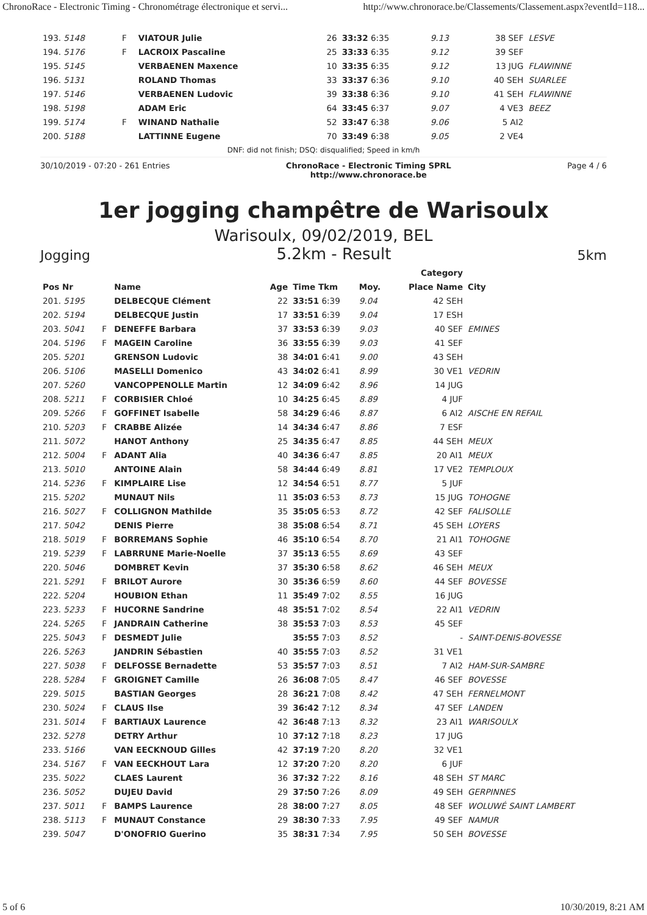ChronoRace - Electronic Timing - Chronométrage électronique et servi... http://www.chronorace.be/Classements/Classement.aspx?eventId=118...
| 193. 5148 | F | VIATOUR Julie | 26 | 33:32 6:35 | 9.13 | 38 SEF | LESVE |
| 194. 5176 | F | LACROIX Pascaline | 25 | 33:33 6:35 | 9.12 | 39 SEF | |
| 195. 5145 | | VERBAENEN Maxence | 10 | 33:35 6:35 | 9.12 | 13 JUG | FLAWINNE |
| 196. 5131 | | ROLAND Thomas | 33 | 33:37 6:36 | 9.10 | 40 SEH | SUARLEE |
| 197. 5146 | | VERBAENEN Ludovic | 39 | 33:38 6:36 | 9.10 | 41 SEH | FLAWINNE |
| 198. 5198 | | ADAM Eric | 64 | 33:45 6:37 | 9.07 | 4 VE3 | BEEZ |
| 199. 5174 | F | WINAND Nathalie | 52 | 33:47 6:38 | 9.06 | 5 AI2 | |
| 200. 5188 | | LATTINNE Eugene | 70 | 33:49 6:38 | 9.05 | 2 VE4 | |
| DNF: did not finish; DSQ: disqualified; Speed in km/h | | | | | | | |
30/10/2019 - 07:20 - 261 Entries ChronoRace - Electronic Timing SPRL
http://www.chronorace.be Page 4 / 6
1er jogging champêtre de Warisoulx
Warisoulx, 09/02/2019, BEL
Jogging 5.2km - Result 5km
| | | | | | | Category | |
| --- | --- | --- | --- | --- | --- | --- | --- |
| Pos Nr | | Name | Age | Time Tkm | Moy. | Place Name | City |
| 201. 5195 | | DELBECQUE Clément | 22 | 33:51 6:39 | 9.04 | 42 SEH | |
| 202. 5194 | | DELBECQUE Justin | 17 | 33:51 6:39 | 9.04 | 17 ESH | |
| 203. 5041 | F | DENEFFE Barbara | 37 | 33:53 6:39 | 9.03 | 40 SEF | EMINES |
| 204. 5196 | F | MAGEIN Caroline | 36 | 33:55 6:39 | 9.03 | 41 SEF | |
| 205. 5201 | | GRENSON Ludovic | 38 | 34:01 6:41 | 9.00 | 43 SEH | |
| 206. 5106 | | MASELLI Domenico | 43 | 34:02 6:41 | 8.99 | 30 VE1 | VEDRIN |
| 207. 5260 | | VANCOPPENOLLE Martin | 12 | 34:09 6:42 | 8.96 | 14 JUG | |
| 208. 5211 | F | CORBISIER Chloé | 10 | 34:25 6:45 | 8.89 | 4 JUF | |
| 209. 5266 | F | GOFFINET Isabelle | 58 | 34:29 6:46 | 8.87 | 6 AI2 | AISCHE EN REFAIL |
| 210. 5203 | F | CRABBE Alizée | 14 | 34:34 6:47 | 8.86 | 7 ESF | |
| 211. 5072 | | HANOT Anthony | 25 | 34:35 6:47 | 8.85 | 44 SEH | MEUX |
| 212. 5004 | F | ADANT Alia | 40 | 34:36 6:47 | 8.85 | 20 AI1 | MEUX |
| 213. 5010 | | ANTOINE Alain | 58 | 34:44 6:49 | 8.81 | 17 VE2 | TEMPLOUX |
| 214. 5236 | F | KIMPLAIRE Lise | 12 | 34:54 6:51 | 8.77 | 5 JUF | |
| 215. 5202 | | MUNAUT Nils | 11 | 35:03 6:53 | 8.73 | 15 JUG | TOHOGNE |
| 216. 5027 | F | COLLIGNON Mathilde | 35 | 35:05 6:53 | 8.72 | 42 SEF | FALISOLLE |
| 217. 5042 | | DENIS Pierre | 38 | 35:08 6:54 | 8.71 | 45 SEH | LOYERS |
| 218. 5019 | F | BORREMANS Sophie | 46 | 35:10 6:54 | 8.70 | 21 AI1 | TOHOGNE |
| 219. 5239 | F | LABRRUNE Marie-Noelle | 37 | 35:13 6:55 | 8.69 | 43 SEF | |
| 220. 5046 | | DOMBRET Kevin | 37 | 35:30 6:58 | 8.62 | 46 SEH | MEUX |
| 221. 5291 | F | BRILOT Aurore | 30 | 35:36 6:59 | 8.60 | 44 SEF | BOVESSE |
| 222. 5204 | | HOUBION Ethan | 11 | 35:49 7:02 | 8.55 | 16 JUG | |
| 223. 5233 | F | HUCORNE Sandrine | 48 | 35:51 7:02 | 8.54 | 22 AI1 | VEDRIN |
| 224. 5265 | F | JANDRAIN Catherine | 38 | 35:53 7:03 | 8.53 | 45 SEF | |
| 225. 5043 | F | DESMEDT Julie | | 35:55 7:03 | 8.52 | - | SAINT-DENIS-BOVESSE |
| 226. 5263 | | JANDRIN Sébastien | 40 | 35:55 7:03 | 8.52 | 31 VE1 | |
| 227. 5038 | F | DELFOSSE Bernadette | 53 | 35:57 7:03 | 8.51 | 7 AI2 | HAM-SUR-SAMBRE |
| 228. 5284 | F | GROIGNET Camille | 26 | 36:08 7:05 | 8.47 | 46 SEF | BOVESSE |
| 229. 5015 | | BASTIAN Georges | 28 | 36:21 7:08 | 8.42 | 47 SEH | FERNELMONT |
| 230. 5024 | F | CLAUS Ilse | 39 | 36:42 7:12 | 8.34 | 47 SEF | LANDEN |
| 231. 5014 | F | BARTIAUX Laurence | 42 | 36:48 7:13 | 8.32 | 23 AI1 | WARISOULX |
| 232. 5278 | | DETRY Arthur | 10 | 37:12 7:18 | 8.23 | 17 JUG | |
| 233. 5166 | | VAN EECKNOUD Gilles | 42 | 37:19 7:20 | 8.20 | 32 VE1 | |
| 234. 5167 | F | VAN EECKHOUT Lara | 12 | 37:20 7:20 | 8.20 | 6 JUF | |
| 235. 5022 | | CLAES Laurent | 36 | 37:32 7:22 | 8.16 | 48 SEH | ST MARC |
| 236. 5052 | | DUJEU David | 29 | 37:50 7:26 | 8.09 | 49 SEH | GERPINNES |
| 237. 5011 | F | BAMPS Laurence | 28 | 38:00 7:27 | 8.05 | 48 SEF | WOLUWÉ SAINT LAMBERT |
| 238. 5113 | F | MUNAUT Constance | 29 | 38:30 7:33 | 7.95 | 49 SEF | NAMUR |
| 239. 5047 | | D'ONOFRIO Guerino | 35 | 38:31 7:34 | 7.95 | 50 SEH | BOVESSE |
5 of 6 10/30/2019, 8:21 AM